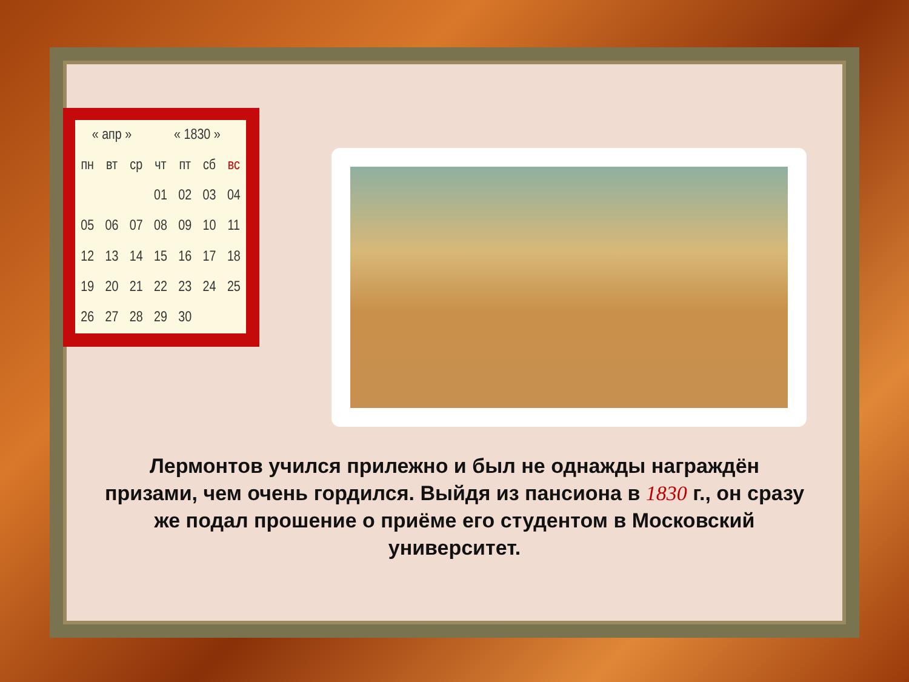| « апр » | | | « 1830 » | | | |
| пн | вт | ср | чт | пт | сб | вс |
| | | | 01 | 02 | 03 | 04 |
| 05 | 06 | 07 | 08 | 09 | 10 | 11 |
| 12 | 13 | 14 | 15 | 16 | 17 | 18 |
| 19 | 20 | 21 | 22 | 23 | 24 | 25 |
| 26 | 27 | 28 | 29 | 30 | | |
Лермонтов учился прилежно и был не однажды награждён призами, чем очень гордился. Выйдя из пансиона в 1830 г., он сразу же подал прошение о приёме его студентом в Московский университет.